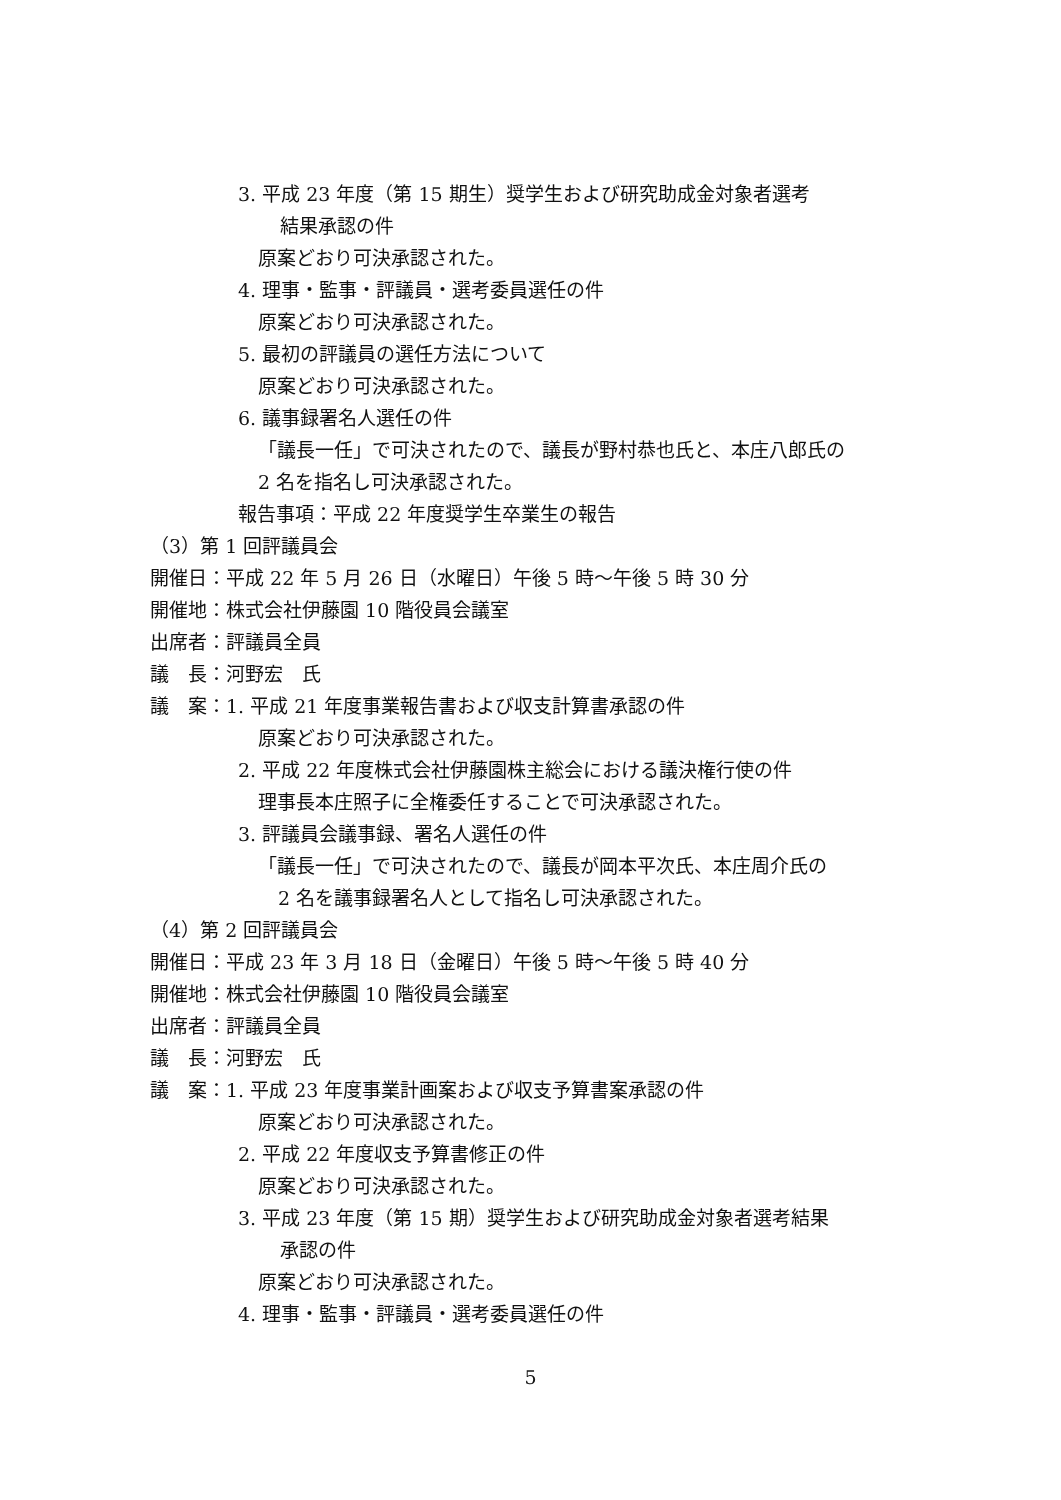3. 平成 23 年度（第 15 期生）奨学生および研究助成金対象者選考
結果承認の件
原案どおり可決承認された。
4. 理事・監事・評議員・選考委員選任の件
原案どおり可決承認された。
5. 最初の評議員の選任方法について
原案どおり可決承認された。
6. 議事録署名人選任の件
「議長一任」で可決されたので、議長が野村恭也氏と、本庄八郎氏の
2 名を指名し可決承認された。
報告事項：平成 22 年度奨学生卒業生の報告
（3）第 1 回評議員会
開催日：平成 22 年 5 月 26 日（水曜日）午後 5 時～午後 5 時 30 分
開催地：株式会社伊藤園 10 階役員会議室
出席者：評議員全員
議　長：河野宏　氏
議　案：1. 平成 21 年度事業報告書および収支計算書承認の件
原案どおり可決承認された。
2. 平成 22 年度株式会社伊藤園株主総会における議決権行使の件
理事長本庄照子に全権委任することで可決承認された。
3. 評議員会議事録、署名人選任の件
「議長一任」で可決されたので、議長が岡本平次氏、本庄周介氏の
2 名を議事録署名人として指名し可決承認された。
（4）第 2 回評議員会
開催日：平成 23 年 3 月 18 日（金曜日）午後 5 時～午後 5 時 40 分
開催地：株式会社伊藤園 10 階役員会議室
出席者：評議員全員
議　長：河野宏　氏
議　案：1. 平成 23 年度事業計画案および収支予算書案承認の件
原案どおり可決承認された。
2. 平成 22 年度収支予算書修正の件
原案どおり可決承認された。
3. 平成 23 年度（第 15 期）奨学生および研究助成金対象者選考結果
承認の件
原案どおり可決承認された。
4. 理事・監事・評議員・選考委員選任の件
5